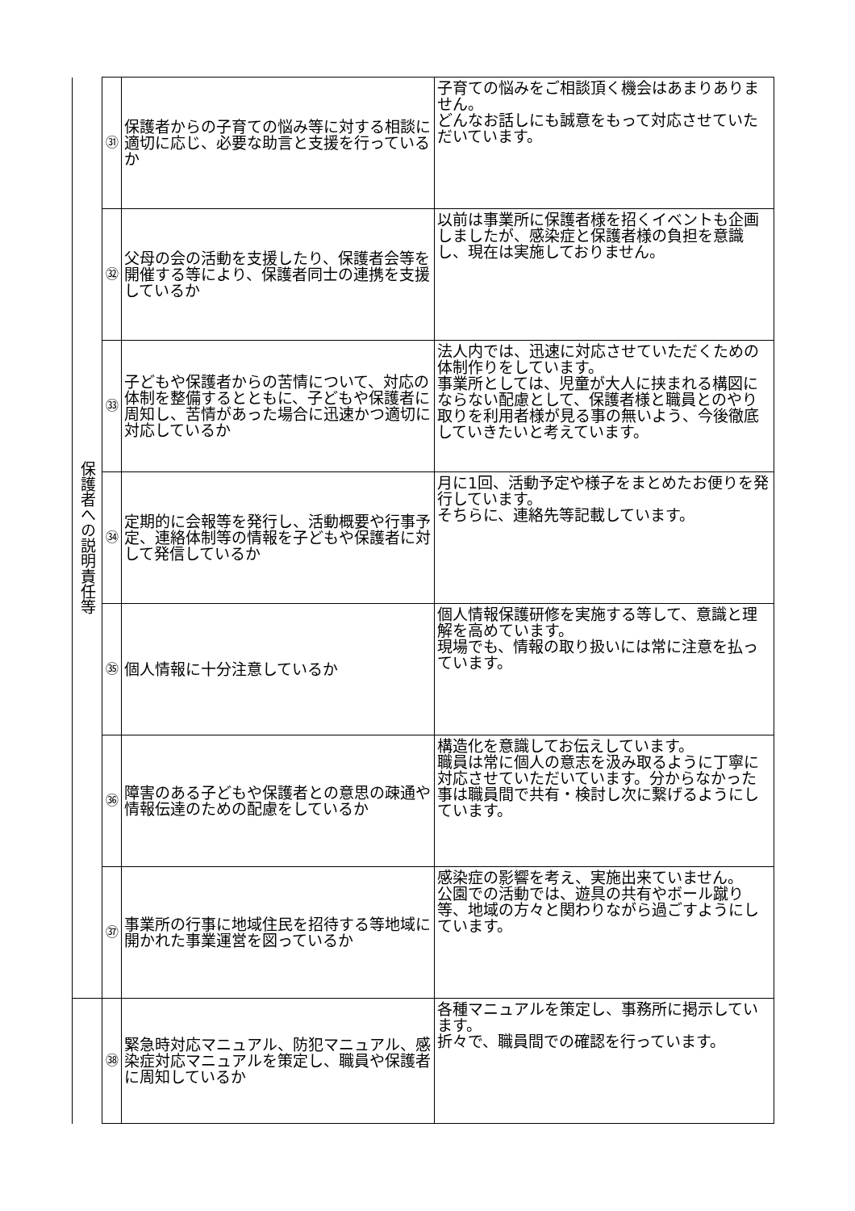| 保護者への説明責任等 | ㉛ | 保護者からの子育ての悩み等に対する相談に適切に応じ、必要な助言と支援を行っているか | 子育ての悩みをご相談頂く機会はあまりありません。 どんなお話しにも誠意をもって対応させていただいています。 |
| | ㉜ | 父母の会の活動を支援したり、保護者会等を開催する等により、保護者同士の連携を支援しているか | 以前は事業所に保護者様を招くイベントも企画しましたが、感染症と保護者様の負担を意識し、現在は実施しておりません。 |
| | ㉝ | 子どもや保護者からの苦情について、対応の体制を整備するとともに、子どもや保護者に周知し、苦情があった場合に迅速かつ適切に対応しているか | 法人内では、迅速に対応させていただくための体制作りをしています。 事業所としては、児童が大人に挟まれる構図にならない配慮として、保護者様と職員とのやり取りを利用者様が見る事の無いよう、今後徹底していきたいと考えています。 |
| | ㉞ | 定期的に会報等を発行し、活動概要や行事予定、連絡体制等の情報を子どもや保護者に対して発信しているか | 月に1回、活動予定や様子をまとめたお便りを発行しています。 そちらに、連絡先等記載しています。 |
| | ㉟ | 個人情報に十分注意しているか | 個人情報保護研修を実施する等して、意識と理解を高めています。 現場でも、情報の取り扱いには常に注意を払っています。 |
| | ㊱ | 障害のある子どもや保護者との意思の疎通や情報伝達のための配慮をしているか | 構造化を意識してお伝えしています。 職員は常に個人の意志を汲み取るように丁寧に対応させていただいています。分からなかった事は職員間で共有・検討し次に繋げるようにしています。 |
| | ㊲ | 事業所の行事に地域住民を招待する等地域に開かれた事業運営を図っているか | 感染症の影響を考え、実施出来ていません。 公園での活動では、遊具の共有やボール蹴り等、地域の方々と関わりながら過ごすようにしています。 |
| | ㊳ | 緊急時対応マニュアル、防犯マニュアル、感染症対応マニュアルを策定し、職員や保護者に周知しているか | 各種マニュアルを策定し、事務所に掲示しています。 折々で、職員間での確認を行っています。 |